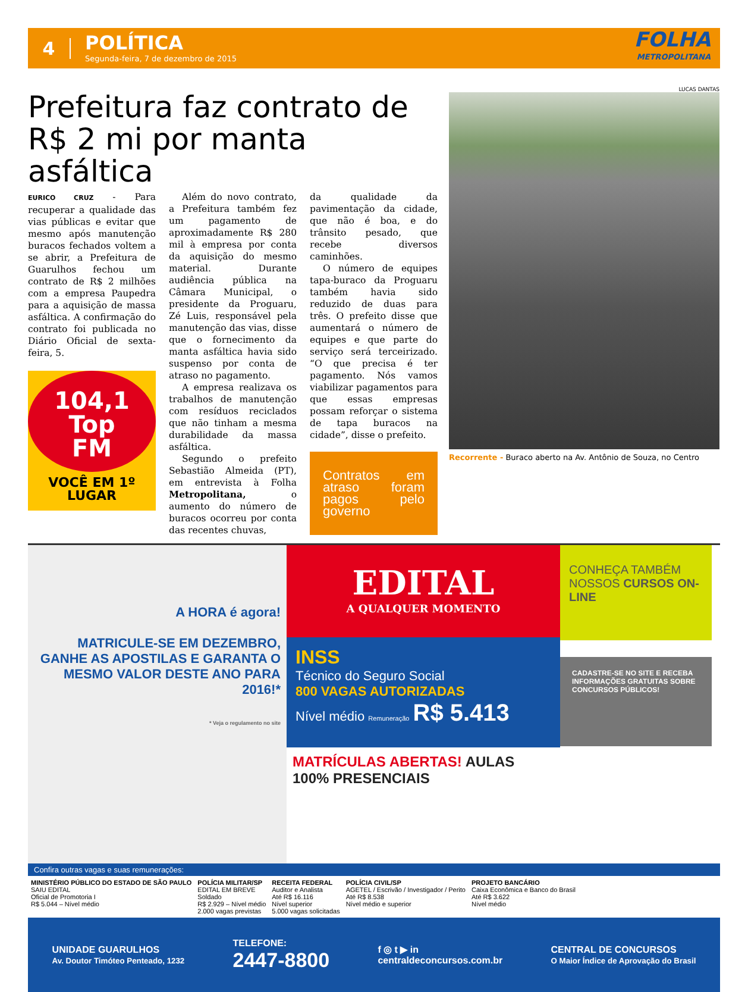4
POLÍTICA
Segunda-feira, 7 de dezembro de 2015
FOLHA
METROPOLITANA
Prefeitura faz contrato de R$ 2 mi por manta asfáltica
EURICO CRUZ - Para recuperar a qualidade das vias públicas e evitar que mesmo após manutenção buracos fechados voltem a se abrir, a Prefeitura de Guarulhos fechou um contrato de R$ 2 milhões com a empresa Paupedra para a aquisição de massa asfáltica. A confirmação do contrato foi publicada no Diário Oficial de sexta-feira, 5.
104,1
Top
FM
VOCÊ EM 1º LUGAR
Além do novo contrato, a Prefeitura também fez um pagamento de aproximadamente R$ 280 mil à empresa por conta da aquisição do mesmo material. Durante audiência pública na Câmara Municipal, o presidente da Proguaru, Zé Luis, responsável pela manutenção das vias, disse que o fornecimento da manta asfáltica havia sido suspenso por conta de atraso no pagamento.
A empresa realizava os trabalhos de manutenção com resíduos reciclados que não tinham a mesma durabilidade da massa asfáltica.
Segundo o prefeito Sebastião Almeida (PT), em entrevista à Folha Metropolitana, o aumento do número de buracos ocorreu por conta das recentes chuvas,
da qualidade da pavimentação da cidade, que não é boa, e do trânsito pesado, que recebe diversos caminhões.
O número de equipes tapa-buraco da Proguaru também havia sido reduzido de duas para três. O prefeito disse que aumentará o número de equipes e que parte do serviço será terceirizado. “O que precisa é ter pagamento. Nós vamos viabilizar pagamentos para que essas empresas possam reforçar o sistema de tapa buracos na cidade”, disse o prefeito.
Contratos em atraso foram pagos pelo governo
LUCAS DANTAS
Recorrente - Buraco aberto na Av. Antônio de Souza, no Centro
A HORA é agora!
MATRICULE-SE EM DEZEMBRO, GANHE AS APOSTILAS E GARANTA O MESMO VALOR DESTE ANO PARA 2016!*
* Veja o regulamento no site
EDITAL
A QUALQUER MOMENTO
INSS
Técnico do Seguro Social
800 VAGAS AUTORIZADAS
Nível médio Remuneração R$ 5.413
MATRÍCULAS ABERTAS! AULAS 100% PRESENCIAIS
CONHEÇA TAMBÉM NOSSOS CURSOS ON-LINE
CADASTRE-SE NO SITE E RECEBA INFORMAÇÕES GRATUITAS SOBRE CONCURSOS PÚBLICOS!
Confira outras vagas e suas remunerações:
MINISTÉRIO PÚBLICO DO ESTADO DE SÃO PAULO
SAIU EDITAL
Oficial de Promotoria I
R$ 5.044 – Nível médio
POLÍCIA MILITAR/SP
EDITAL EM BREVE
Soldado
R$ 2.929 – Nível médio
2.000 vagas previstas
RECEITA FEDERAL
Auditor e Analista
Até R$ 16.116
Nível superior
5.000 vagas solicitadas
POLÍCIA CIVIL/SP
AGETEL / Escrivão / Investigador / Perito
Até R$ 8.538
Nível médio e superior
PROJETO BANCÁRIO
Caixa Econômica e Banco do Brasil
Até R$ 3.622
Nível médio
UNIDADE GUARULHOS
Av. Doutor Timóteo Penteado, 1232
TELEFONE:
2447-8800
f ◎ t ▶ in
centraldeconcursos.com.br
CENTRAL DE CONCURSOS
O Maior Índice de Aprovação do Brasil